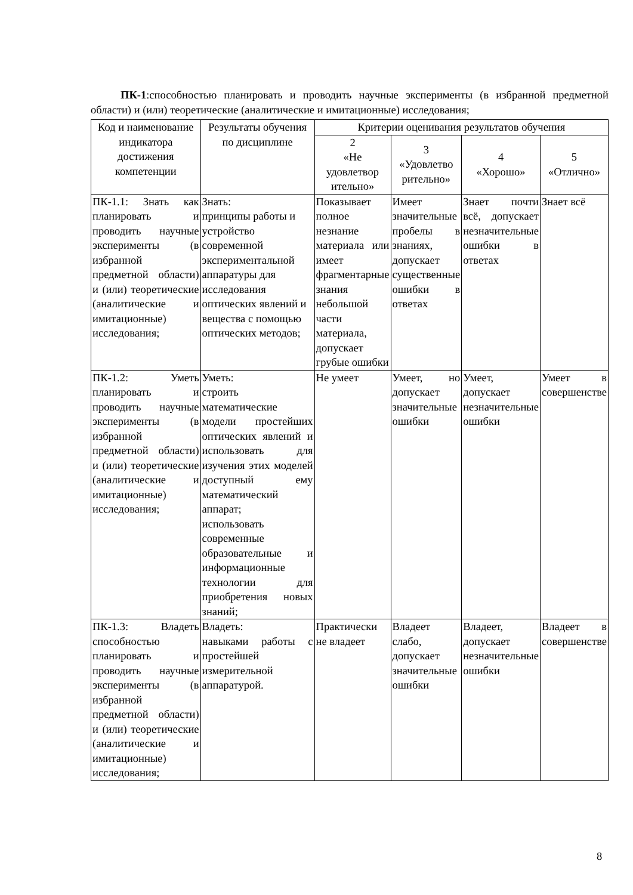ПК-1:способностью планировать и проводить научные эксперименты (в избранной предметной области) и (или) теоретические (аналитические и имитационные) исследования;
| Код и наименование индикатора достижения компетенции | Результаты обучения по дисциплине | Критерии оценивания результатов обучения | | | |
| --- | --- | --- | --- | --- | --- |
| | | 2 «Не удовлетвор ительно» | 3 «Удовлетво рительно» | 4 «Хорошо» | 5 «Отлично» |
| ПК-1.1: Знать как планировать и проводить научные эксперименты (в избранной предметной области) и (или) теоретические (аналитические и имитационные) исследования; | Знать: принципы работы и устройство современной экспериментальной аппаратуры для исследования оптических явлений и вещества с помощью оптических методов; | Показывает полное незнание материала или имеет фрагментарные знания небольшой части материала, допускает грубые ошибки | Имеет значительные пробелы в знаниях, допускает существенные ошибки в ответах | Знает почти всё, допускает незначительные ошибки в ответах | Знает всё |
| ПК-1.2: Уметь планировать и проводить научные эксперименты (в избранной предметной области) и (или) теоретические (аналитические и имитационные) исследования; | Уметь: строить математические модели простейших оптических явлений и использовать для изучения этих моделей доступный ему математический аппарат; использовать современные образовательные и информационные технологии для приобретения новых знаний; | Не умеет | Умеет, но допускает значительные ошибки | Умеет, допускает незначительные ошибки | Умеет в совершенстве |
| ПК-1.3: Владеть способностью планировать и проводить научные эксперименты (в избранной предметной области) и (или) теоретические (аналитические и имитационные) исследования; | Владеть: навыками работы с простейшей измерительной аппаратурой. | Практически не владеет | Владеет слабо, допускает значительные ошибки | Владеет, допускает незначительные ошибки | Владеет в совершенстве |
8